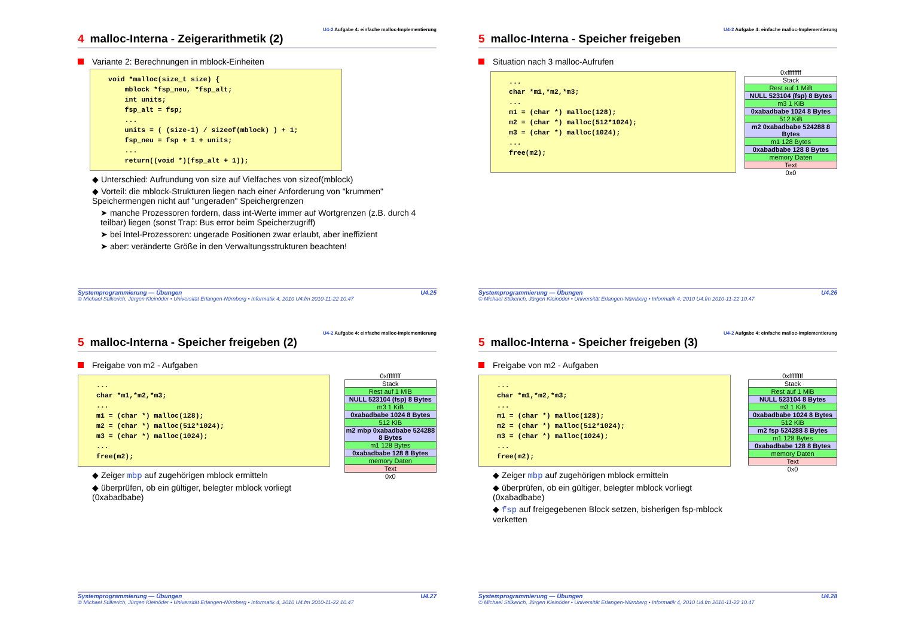U4-2 Aufgabe 4: einfache malloc-Implementierung
4 malloc-Interna - Zeigerarithmetik (2)
Variante 2: Berechnungen in mblock-Einheiten
void *malloc(size_t size) {
    mblock *fsp_neu, *fsp_alt;
    int units;
    fsp_alt = fsp;
    ...
    units = ( (size-1) / sizeof(mblock) ) + 1;
    fsp_neu = fsp + 1 + units;
    ...
    return((void *)(fsp_alt + 1));
◆ Unterschied: Aufrundung von size auf Vielfaches von sizeof(mblock)
◆ Vorteil: die mblock-Strukturen liegen nach einer Anforderung von "krummen" Speichermengen nicht auf "ungeraden" Speichergrenzen
➤ manche Prozessoren fordern, dass int-Werte immer auf Wortgrenzen (z.B. durch 4 teilbar) liegen (sonst Trap: Bus error beim Speicherzugriff)
➤ bei Intel-Prozessoren: ungerade Positionen zwar erlaubt, aber ineffizient
➤ aber: veränderte Größe in den Verwaltungsstrukturen beachten!
Systemprogrammierung — Übungen U4.25
© Michael Stilkerich, Jürgen Kleinöder • Universität Erlangen-Nürnberg • Informatik 4, 2010 U4.fm 2010-11-22 10.47
U4-2 Aufgabe 4: einfache malloc-Implementierung
5 malloc-Interna - Speicher freigeben
Situation nach 3 malloc-Aufrufen
...
char *m1,*m2,*m3;
...
m1 = (char *) malloc(128);
m2 = (char *) malloc(512*1024);
m3 = (char *) malloc(1024);
...
free(m2);
0xffffffff
Stack
Rest auf 1 MiB
NULL 523104 (fsp) 8 Bytes
m3 1 KiB
0xabadbabe 1024 8 Bytes
512 KiB
m2 0xabadbabe 524288 8 Bytes
m1 128 Bytes
0xabadbabe 128 8 Bytes
memory Daten
Text
0x0
Systemprogrammierung — Übungen U4.26
© Michael Stilkerich, Jürgen Kleinöder • Universität Erlangen-Nürnberg • Informatik 4, 2010 U4.fm 2010-11-22 10.47
U4-2 Aufgabe 4: einfache malloc-Implementierung
5 malloc-Interna - Speicher freigeben (2)
Freigabe von m2 - Aufgaben
...
char *m1,*m2,*m3;
...
m1 = (char *) malloc(128);
m2 = (char *) malloc(512*1024);
m3 = (char *) malloc(1024);
...
free(m2);
◆ Zeiger mbp auf zugehörigen mblock ermitteln
◆ überprüfen, ob ein gültiger, belegter mblock vorliegt (0xabadbabe)
0xffffffff
Stack
Rest auf 1 MiB
NULL 523104 (fsp) 8 Bytes
m3 1 KiB
0xabadbabe 1024 8 Bytes
512 KiB
m2 mbp 0xabadbabe 524288 8 Bytes
m1 128 Bytes
0xabadbabe 128 8 Bytes
memory Daten
Text
0x0
Systemprogrammierung — Übungen U4.27
© Michael Stilkerich, Jürgen Kleinöder • Universität Erlangen-Nürnberg • Informatik 4, 2010 U4.fm 2010-11-22 10.47
U4-2 Aufgabe 4: einfache malloc-Implementierung
5 malloc-Interna - Speicher freigeben (3)
Freigabe von m2 - Aufgaben
...
char *m1,*m2,*m3;
...
m1 = (char *) malloc(128);
m2 = (char *) malloc(512*1024);
m3 = (char *) malloc(1024);
...
free(m2);
◆ Zeiger mbp auf zugehörigen mblock ermitteln
◆ überprüfen, ob ein gültiger, belegter mblock vorliegt (0xabadbabe)
◆ fsp auf freigegebenen Block setzen, bisherigen fsp-mblock verketten
0xffffffff
Stack
Rest auf 1 MiB
NULL 523104 8 Bytes
m3 1 KiB
0xabadbabe 1024 8 Bytes
512 KiB
m2 fsp 524288 8 Bytes
m1 128 Bytes
0xabadbabe 128 8 Bytes
memory Daten
Text
0x0
Systemprogrammierung — Übungen U4.28
© Michael Stilkerich, Jürgen Kleinöder • Universität Erlangen-Nürnberg • Informatik 4, 2010 U4.fm 2010-11-22 10.47